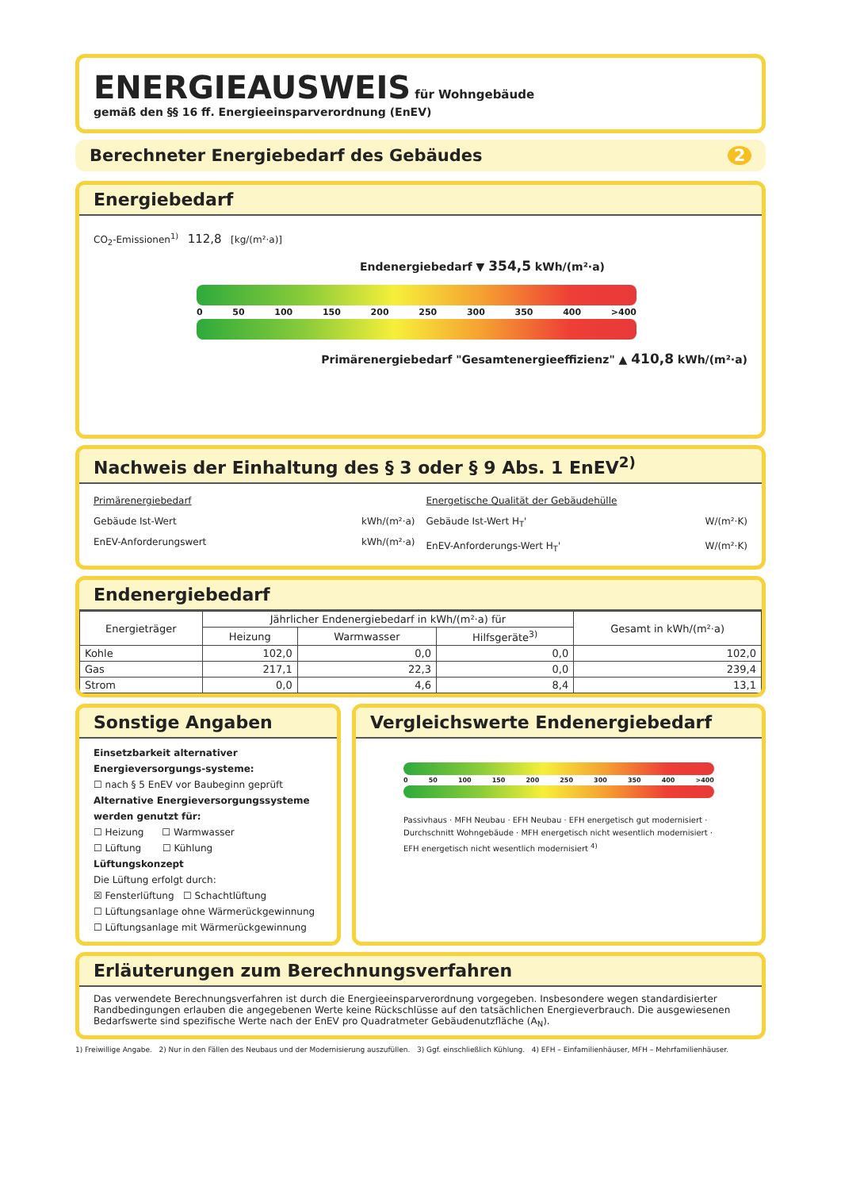ENERGIEAUSWEIS für Wohngebäude
gemäß den §§ 16 ff. Energieeinsparverordnung (EnEV)
Berechneter Energiebedarf des Gebäudes 2
Energiebedarf
CO<sub>2</sub>-Emissionen<sup>1)</sup> 112,8 [kg/(m²·a)]
Endenergiebedarf ▼ 354,5 kWh/(m²·a)
0 50 100 150 200 250 300 350 400 >400
Primärenergiebedarf "Gesamtenergieeffizienz" ▲ 410,8 kWh/(m²·a)
Nachweis der Einhaltung des § 3 oder § 9 Abs. 1 EnEV<sup>2)</sup>
Primärenergiebedarf
Gebäude Ist-Wert kWh/(m²·a)
EnEV-Anforderungswert kWh/(m²·a)
Energetische Qualität der Gebäudehülle
Gebäude Ist-Wert H<sub>T</sub>' W/(m²·K)
EnEV-Anforderungs-Wert H<sub>T</sub>' W/(m²·K)
Endenergiebedarf
| Energieträger | Jährlicher Endenergiebedarf in kWh/(m²·a) für | | | Gesamt in kWh/(m²·a) |
| --- | --- | --- | --- | --- |
| | Heizung | Warmwasser | Hilfsgeräte<sup>3)</sup> | |
| Kohle | 102,0 | 0,0 | 0,0 | 102,0 |
| Gas | 217,1 | 22,3 | 0,0 | 239,4 |
| Strom | 0,0 | 4,6 | 8,4 | 13,1 |
Sonstige Angaben
Einsetzbarkeit alternativer Energieversorgungs-systeme:
☐ nach § 5 EnEV vor Baubeginn geprüft
Alternative Energieversorgungssysteme werden genutzt für:
☐ Heizung ☐ Warmwasser
☐ Lüftung ☐ Kühlung
Lüftungskonzept
Die Lüftung erfolgt durch:
☒ Fensterlüftung ☐ Schachtlüftung
☐ Lüftungsanlage ohne Wärmerückgewinnung
☐ Lüftungsanlage mit Wärmerückgewinnung
Vergleichswerte Endenergiebedarf
0 50 100 150 200 250 300 350 400 >400
Passivhaus · MFH Neubau · EFH Neubau · EFH energetisch gut modernisiert · Durchschnitt Wohngebäude · MFH energetisch nicht wesentlich modernisiert · EFH energetisch nicht wesentlich modernisiert <sup>4)</sup>
Erläuterungen zum Berechnungsverfahren
Das verwendete Berechnungsverfahren ist durch die Energieeinsparverordnung vorgegeben. Insbesondere wegen standardisierter Randbedingungen erlauben die angegebenen Werte keine Rückschlüsse auf den tatsächlichen Energieverbrauch. Die ausgewiesenen Bedarfswerte sind spezifische Werte nach der EnEV pro Quadratmeter Gebäudenutzfläche (A<sub>N</sub>).
1) Freiwillige Angabe. 2) Nur in den Fällen des Neubaus und der Modernisierung auszufüllen. 3) Ggf. einschließlich Kühlung. 4) EFH – Einfamilienhäuser, MFH – Mehrfamilienhäuser.